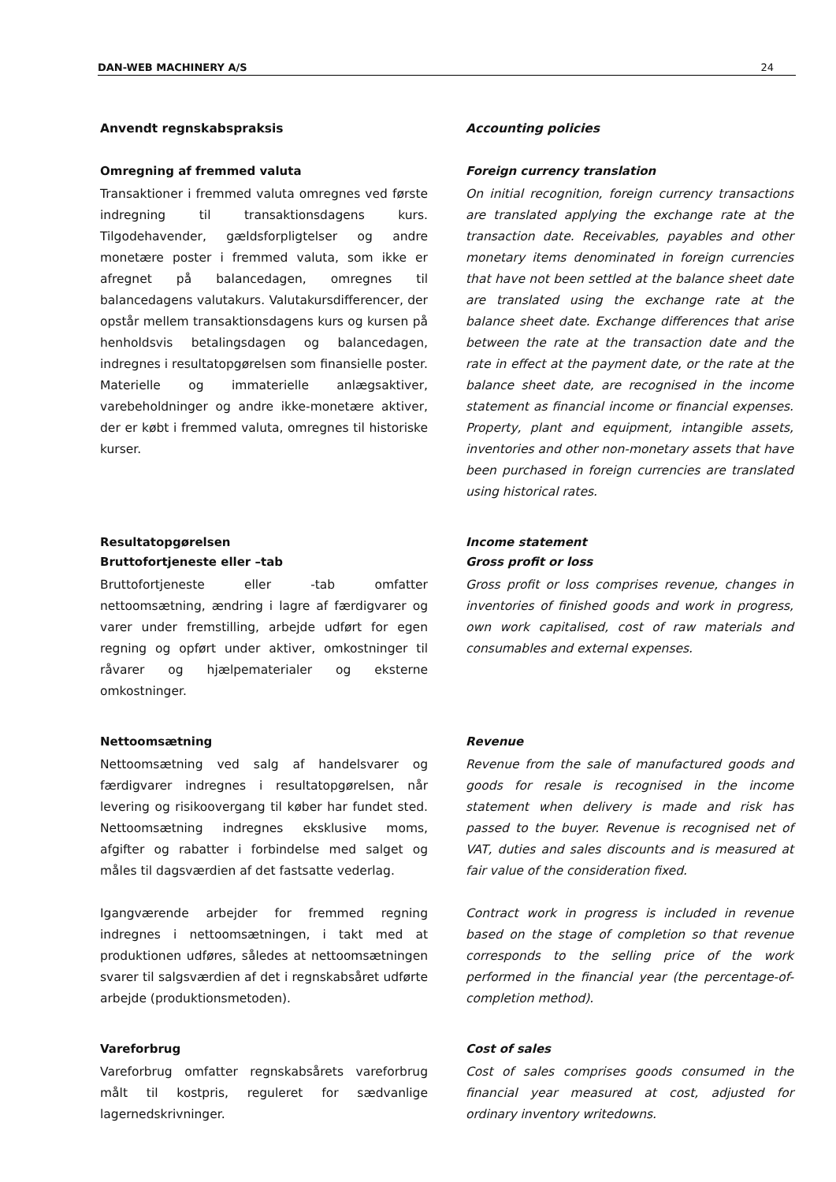DAN-WEB MACHINERY A/S 24
Anvendt regnskabspraksis Accounting policies
Omregning af fremmed valuta
Transaktioner i fremmed valuta omregnes ved første indregning til transaktionsdagens kurs. Tilgodehavender, gældsforpligtelser og andre monetære poster i fremmed valuta, som ikke er afregnet på balancedagen, omregnes til balancedagens valutakurs. Valutakursdifferencer, der opstår mellem transaktionsdagens kurs og kursen på henholdsvis betalingsdagen og balancedagen, indregnes i resultatopgørelsen som finansielle poster. Materielle og immaterielle anlægsaktiver, varebeholdninger og andre ikke-monetære aktiver, der er købt i fremmed valuta, omregnes til historiske kurser.
Foreign currency translation
On initial recognition, foreign currency transactions are translated applying the exchange rate at the transaction date. Receivables, payables and other monetary items denominated in foreign currencies that have not been settled at the balance sheet date are translated using the exchange rate at the balance sheet date. Exchange differences that arise between the rate at the transaction date and the rate in effect at the payment date, or the rate at the balance sheet date, are recognised in the income statement as financial income or financial expenses. Property, plant and equipment, intangible assets, inventories and other non-monetary assets that have been purchased in foreign currencies are translated using historical rates.
Resultatopgørelsen
Bruttofortjeneste eller –tab
Bruttofortjeneste eller -tab omfatter nettoomsætning, ændring i lagre af færdigvarer og varer under fremstilling, arbejde udført for egen regning og opført under aktiver, omkostninger til råvarer og hjælpematerialer og eksterne omkostninger.
Income statement
Gross profit or loss
Gross profit or loss comprises revenue, changes in inventories of finished goods and work in progress, own work capitalised, cost of raw materials and consumables and external expenses.
Nettoomsætning
Nettoomsætning ved salg af handelsvarer og færdigvarer indregnes i resultatopgørelsen, når levering og risikoovergang til køber har fundet sted. Nettoomsætning indregnes eksklusive moms, afgifter og rabatter i forbindelse med salget og måles til dagsværdien af det fastsatte vederlag.
Igangværende arbejder for fremmed regning indregnes i nettoomsætningen, i takt med at produktionen udføres, således at nettoomsætningen svarer til salgsværdien af det i regnskabsåret udførte arbejde (produktionsmetoden).
Revenue
Revenue from the sale of manufactured goods and goods for resale is recognised in the income statement when delivery is made and risk has passed to the buyer. Revenue is recognised net of VAT, duties and sales discounts and is measured at fair value of the consideration fixed.
Contract work in progress is included in revenue based on the stage of completion so that revenue corresponds to the selling price of the work performed in the financial year (the percentage-of-completion method).
Vareforbrug
Vareforbrug omfatter regnskabsårets vareforbrug målt til kostpris, reguleret for sædvanlige lagernedskrivninger.
Cost of sales
Cost of sales comprises goods consumed in the financial year measured at cost, adjusted for ordinary inventory writedowns.